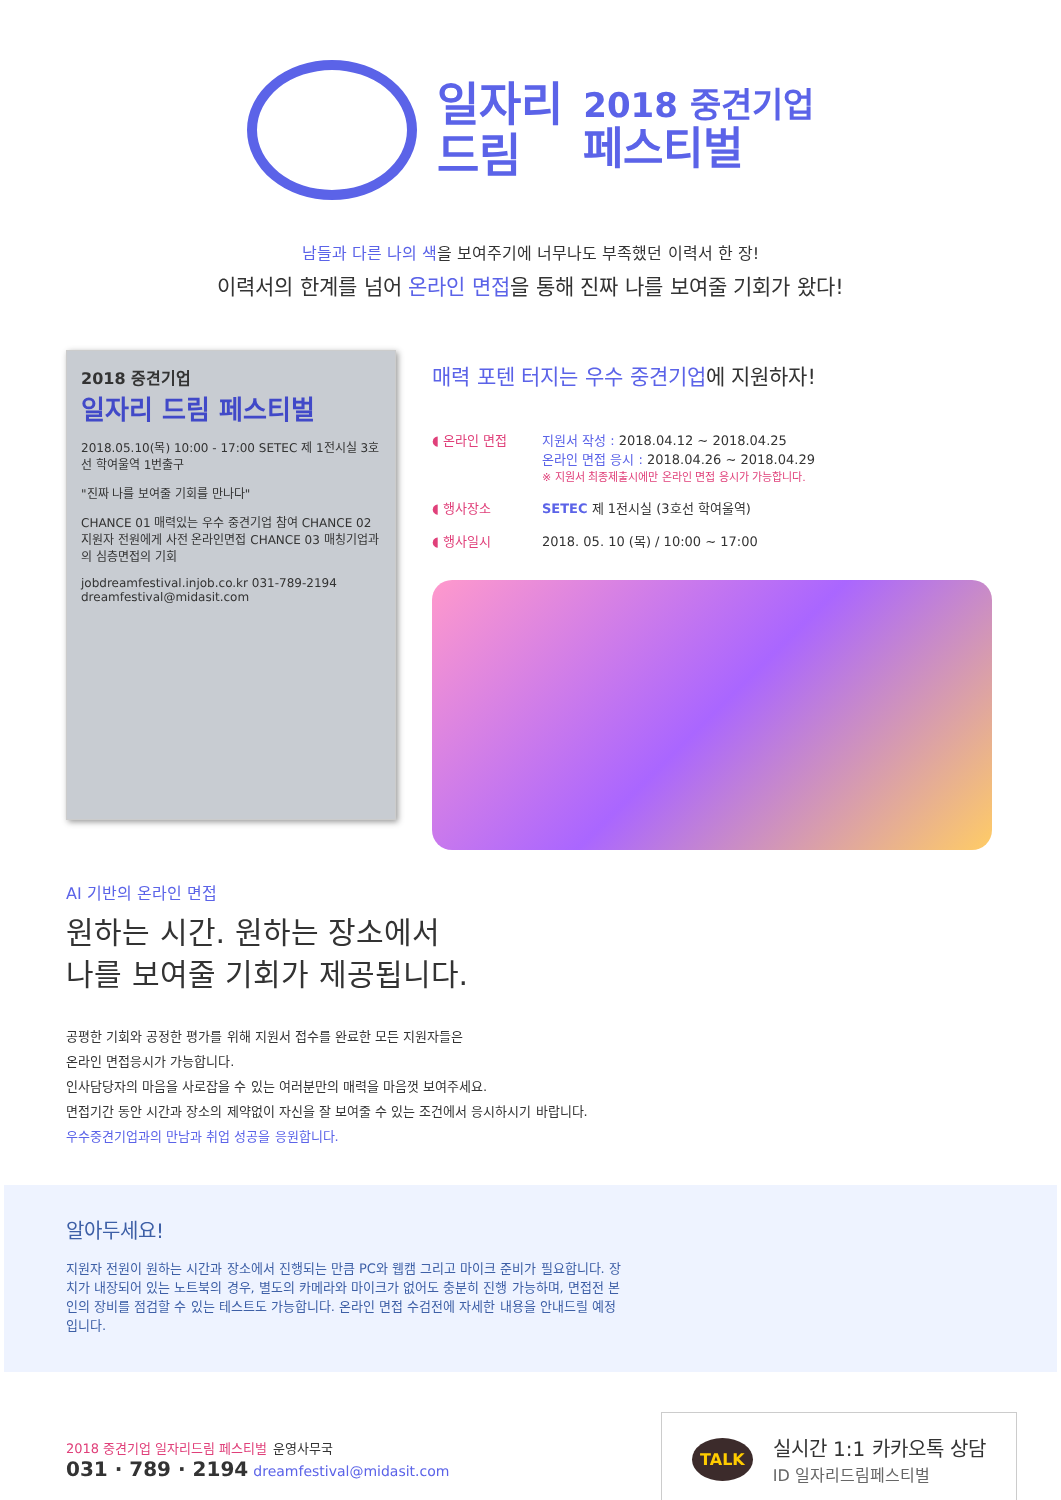일자리
드림
2018 중견기업
페스티벌
남들과 다른 나의 색을 보여주기에 너무나도 부족했던 이력서 한 장!
이력서의 한계를 넘어 온라인 면접을 통해 진짜 나를 보여줄 기회가 왔다!
2018 중견기업
일자리 드림 페스티벌
2018.05.10(목) 10:00 - 17:00 SETEC 제 1전시실 3호선 학여울역 1번출구
"진짜 나를 보여줄 기회를 만나다"
CHANCE 01 매력있는 우수 중견기업 참여 CHANCE 02 지원자 전원에게 사전 온라인면접 CHANCE 03 매칭기업과의 심층면접의 기회
jobdreamfestival.injob.co.kr 031-789-2194 dreamfestival@midasit.com
매력 포텐 터지는 우수 중견기업에 지원하자!
◖ 온라인 면접 지원서 작성 : 2018.04.12 ~ 2018.04.25
온라인 면접 응시 : 2018.04.26 ~ 2018.04.29
※ 지원서 최종제출시에만 온라인 면접 응시가 가능합니다.
◖ 행사장소 SETEC 제 1전시실 (3호선 학여울역)
◖ 행사일시 2018. 05. 10 (목) / 10:00 ~ 17:00
AI 기반의 온라인 면접
원하는 시간. 원하는 장소에서
나를 보여줄 기회가 제공됩니다.
공평한 기회와 공정한 평가를 위해 지원서 접수를 완료한 모든 지원자들은
온라인 면접응시가 가능합니다.
인사담당자의 마음을 사로잡을 수 있는 여러분만의 매력을 마음껏 보여주세요.
면접기간 동안 시간과 장소의 제약없이 자신을 잘 보여줄 수 있는 조건에서 응시하시기 바랍니다.
우수중견기업과의 만남과 취업 성공을 응원합니다.
알아두세요!
지원자 전원이 원하는 시간과 장소에서 진행되는 만큼 PC와 웹캠 그리고 마이크 준비가 필요합니다. 장치가 내장되어 있는 노트북의 경우, 별도의 카메라와 마이크가 없어도 충분히 진행 가능하며, 면접전 본인의 장비를 점검할 수 있는 테스트도 가능합니다. 온라인 면접 수검전에 자세한 내용을 안내드릴 예정입니다.
2018 중견기업 일자리드림 페스티벌 운영사무국
031 · 789 · 2194 dreamfestival@midasit.com
TALK
실시간 1:1 카카오톡 상담
ID 일자리드림페스티벌